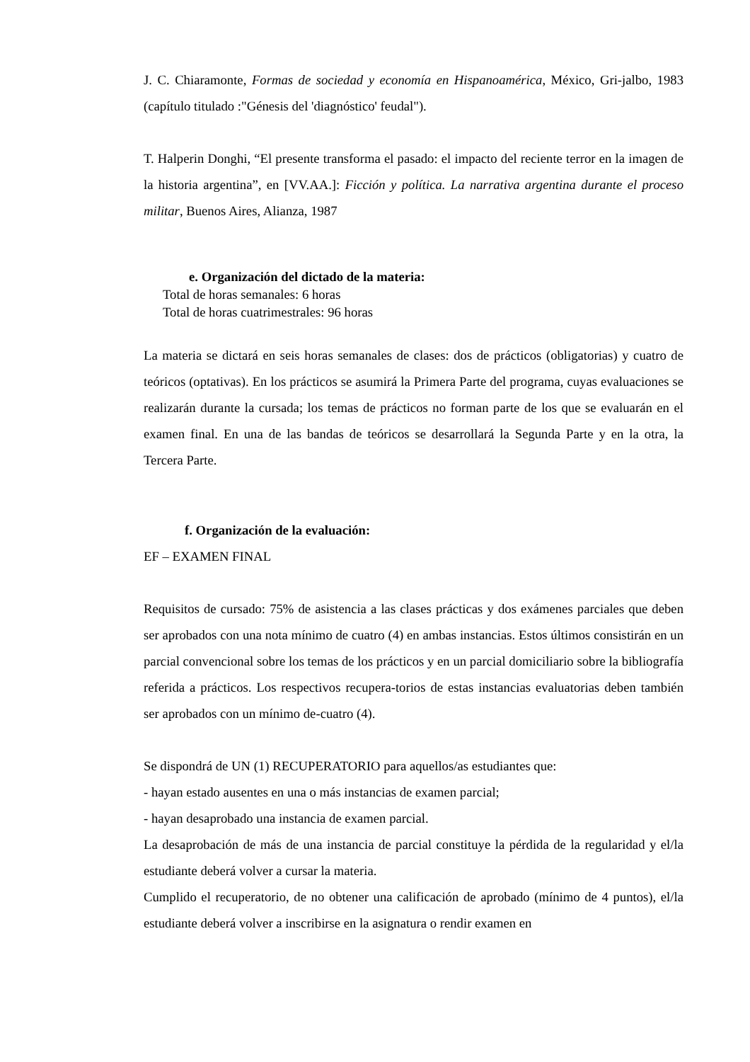J. C. Chiaramonte, Formas de sociedad y economía en Hispanoamérica, México, Gri-jalbo, 1983 (capítulo titulado :"Génesis del 'diagnóstico' feudal").
T. Halperin Donghi, “El presente transforma el pasado: el impacto del reciente terror en la imagen de la historia argentina”, en [VV.AA.]: Ficción y política. La narrativa argentina durante el proceso militar, Buenos Aires, Alianza, 1987
e. Organización del dictado de la materia:
Total de horas semanales: 6 horas
Total de horas cuatrimestrales: 96 horas
La materia se dictará en seis horas semanales de clases: dos de prácticos (obligatorias) y cuatro de teóricos (optativas). En los prácticos se asumirá la Primera Parte del programa, cuyas evaluaciones se realizarán durante la cursada; los temas de prácticos no forman parte de los que se evaluarán en el examen final. En una de las bandas de teóricos se desarrollará la Segunda Parte y en la otra, la Tercera Parte.
f. Organización de la evaluación:
EF – EXAMEN FINAL
Requisitos de cursado: 75% de asistencia a las clases prácticas y dos exámenes parciales que deben ser aprobados con una nota mínimo de cuatro (4) en ambas instancias. Estos últimos consistirán en un parcial convencional sobre los temas de los prácticos y en un parcial domiciliario sobre la bibliografía referida a prácticos. Los respectivos recupera-torios de estas instancias evaluatorias deben también ser aprobados con un mínimo de-cuatro (4).
Se dispondrá de UN (1) RECUPERATORIO para aquellos/as estudiantes que:
- hayan estado ausentes en una o más instancias de examen parcial;
- hayan desaprobado una instancia de examen parcial.
La desaprobación de más de una instancia de parcial constituye la pérdida de la regularidad y el/la estudiante deberá volver a cursar la materia.
Cumplido el recuperatorio, de no obtener una calificación de aprobado (mínimo de 4 puntos), el/la estudiante deberá volver a inscribirse en la asignatura o rendir examen en